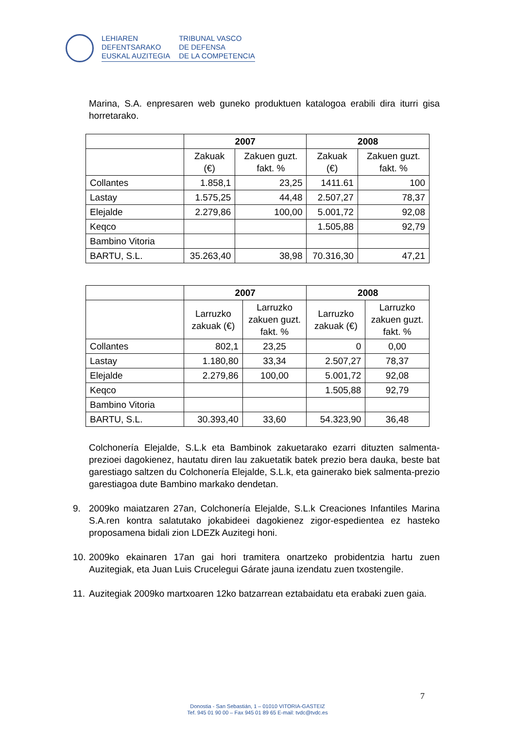LEHIAREN
DEFENTSARAKO
EUSKAL AUZITEGIA
TRIBUNAL VASCO
DE DEFENSA
DE LA COMPETENCIA
Marina, S.A. enpresaren web guneko produktuen katalogoa erabili dira iturri gisa horretarako.
| | 2007 | | 2008 | |
| --- | --- | --- | --- | --- |
| | Zakuak (€) | Zakuen guzt. fakt. % | Zakuak (€) | Zakuen guzt. fakt. % |
| Collantes | 1.858,1 | 23,25 | 1411.61 | 100 |
| Lastay | 1.575,25 | 44,48 | 2.507,27 | 78,37 |
| Elejalde | 2.279,86 | 100,00 | 5.001,72 | 92,08 |
| Keqco | | | 1.505,88 | 92,79 |
| Bambino Vitoria | | | | |
| BARTU, S.L. | 35.263,40 | 38,98 | 70.316,30 | 47,21 |
| | 2007 | | 2008 | |
| --- | --- | --- | --- | --- |
| | Larruzko zakuak (€) | Larruzko zakuen guzt. fakt. % | Larruzko zakuak (€) | Larruzko zakuen guzt. fakt. % |
| Collantes | 802,1 | 23,25 | 0 | 0,00 |
| Lastay | 1.180,80 | 33,34 | 2.507,27 | 78,37 |
| Elejalde | 2.279,86 | 100,00 | 5.001,72 | 92,08 |
| Keqco | | | 1.505,88 | 92,79 |
| Bambino Vitoria | | | | |
| BARTU, S.L. | 30.393,40 | 33,60 | 54.323,90 | 36,48 |
Colchonería Elejalde, S.L.k eta Bambinok zakuetarako ezarri dituzten salmenta-prezioei dagokienez, hautatu diren lau zakuetatik batek prezio bera dauka, beste bat garestiago saltzen du Colchonería Elejalde, S.L.k, eta gainerako biek salmenta-prezio garestiagoa dute Bambino markako dendetan.
9. 2009ko maiatzaren 27an, Colchonería Elejalde, S.L.k Creaciones Infantiles Marina S.A.ren kontra salatutako jokabideei dagokienez zigor-espedientea ez hasteko proposamena bidali zion LDEZk Auzitegi honi.
10.
2009ko ekainaren 17an gai hori tramitera onartzeko probidentzia hartu zuen Auzitegiak, eta Juan Luis Crucelegui Gárate jauna izendatu zuen txostengile.
11.
Auzitegiak 2009ko martxoaren 12ko batzarrean eztabaidatu eta erabaki zuen gaia.
7
Donostia - San Sebastián, 1 – 01010 VITORIA-GASTEIZ
Tef. 945 01 90 00 – Fax 945 01 89 65 E-mail: tvdc@tvdc.es